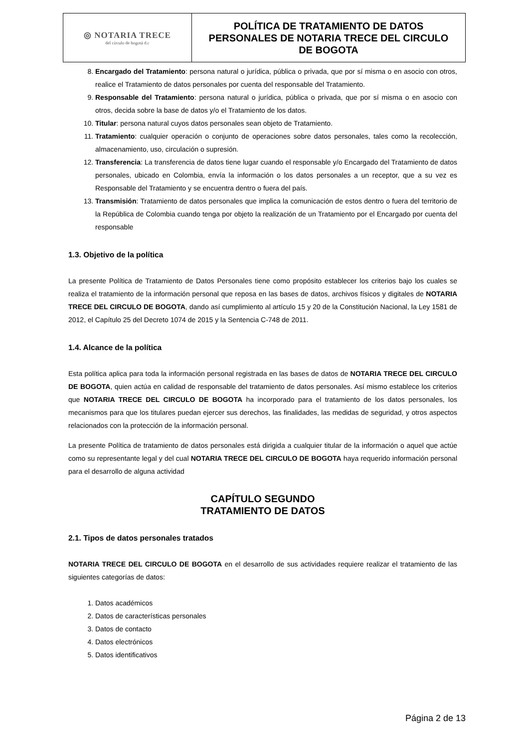| ◎ NOTARIA TRECE del círculo de bogotá d.c | POLÍTICA DE TRATAMIENTO DE DATOS PERSONALES DE NOTARIA TRECE DEL CIRCULO DE BOGOTA |
8. Encargado del Tratamiento: persona natural o jurídica, pública o privada, que por sí misma o en asocio con otros, realice el Tratamiento de datos personales por cuenta del responsable del Tratamiento.
9. Responsable del Tratamiento: persona natural o jurídica, pública o privada, que por sí misma o en asocio con otros, decida sobre la base de datos y/o el Tratamiento de los datos.
10. Titular: persona natural cuyos datos personales sean objeto de Tratamiento.
11. Tratamiento: cualquier operación o conjunto de operaciones sobre datos personales, tales como la recolección, almacenamiento, uso, circulación o supresión.
12. Transferencia: La transferencia de datos tiene lugar cuando el responsable y/o Encargado del Tratamiento de datos personales, ubicado en Colombia, envía la información o los datos personales a un receptor, que a su vez es Responsable del Tratamiento y se encuentra dentro o fuera del país.
13. Transmisión: Tratamiento de datos personales que implica la comunicación de estos dentro o fuera del territorio de la República de Colombia cuando tenga por objeto la realización de un Tratamiento por el Encargado por cuenta del responsable
1.3. Objetivo de la política
La presente Política de Tratamiento de Datos Personales tiene como propósito establecer los criterios bajo los cuales se realiza el tratamiento de la información personal que reposa en las bases de datos, archivos físicos y digitales de NOTARIA TRECE DEL CIRCULO DE BOGOTA, dando así cumplimiento al artículo 15 y 20 de la Constitución Nacional, la Ley 1581 de 2012, el Capítulo 25 del Decreto 1074 de 2015 y la Sentencia C-748 de 2011.
1.4. Alcance de la política
Esta política aplica para toda la información personal registrada en las bases de datos de NOTARIA TRECE DEL CIRCULO DE BOGOTA, quien actúa en calidad de responsable del tratamiento de datos personales. Así mismo establece los criterios que NOTARIA TRECE DEL CIRCULO DE BOGOTA ha incorporado para el tratamiento de los datos personales, los mecanismos para que los titulares puedan ejercer sus derechos, las finalidades, las medidas de seguridad, y otros aspectos relacionados con la protección de la información personal.
La presente Política de tratamiento de datos personales está dirigida a cualquier titular de la información o aquel que actúe como su representante legal y del cual NOTARIA TRECE DEL CIRCULO DE BOGOTA haya requerido información personal para el desarrollo de alguna actividad
CAPÍTULO SEGUNDO
TRATAMIENTO DE DATOS
2.1. Tipos de datos personales tratados
NOTARIA TRECE DEL CIRCULO DE BOGOTA en el desarrollo de sus actividades requiere realizar el tratamiento de las siguientes categorías de datos:
1. Datos académicos
2. Datos de características personales
3. Datos de contacto
4. Datos electrónicos
5. Datos identificativos
Página 2 de 13